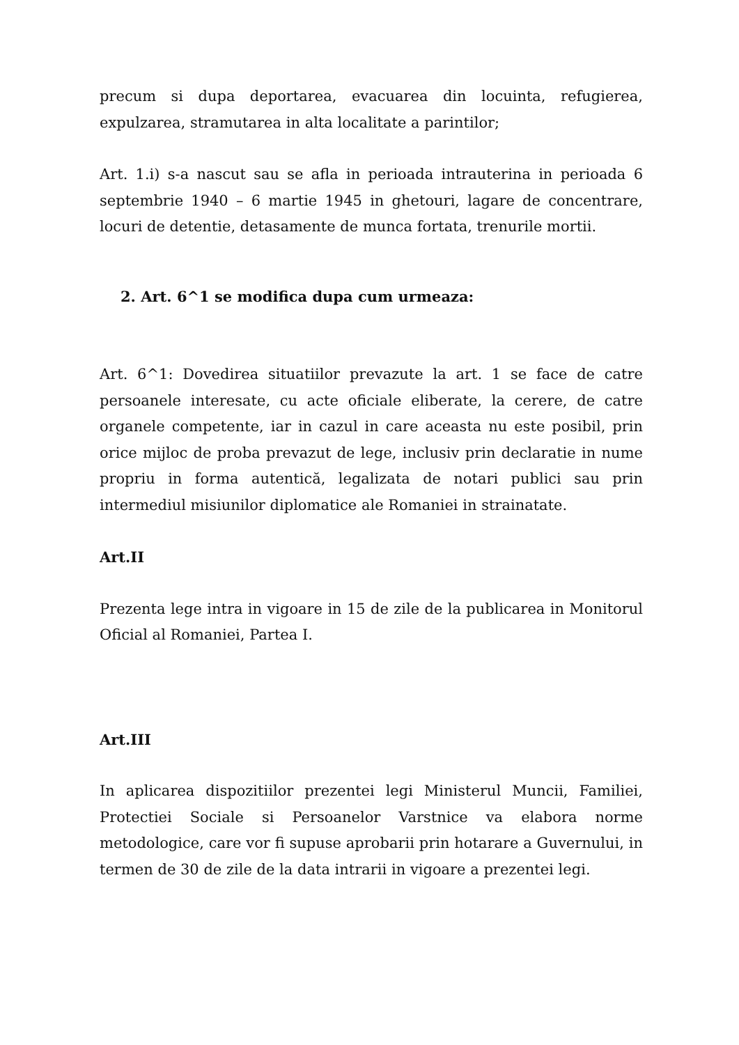precum si dupa deportarea, evacuarea din locuinta, refugierea, expulzarea, stramutarea in alta localitate a parintilor;
Art. 1.i) s-a nascut sau se afla in perioada intrauterina in perioada 6 septembrie 1940 – 6 martie 1945 in ghetouri, lagare de concentrare, locuri de detentie, detasamente de munca fortata, trenurile mortii.
2. Art. 6^1 se modifica dupa cum urmeaza:
Art. 6^1: Dovedirea situatiilor prevazute la art. 1 se face de catre persoanele interesate, cu acte oficiale eliberate, la cerere, de catre organele competente, iar in cazul in care aceasta nu este posibil, prin orice mijloc de proba prevazut de lege, inclusiv prin declaratie in nume propriu in forma autentică, legalizata de notari publici sau prin intermediul misiunilor diplomatice ale Romaniei in strainatate.
Art.II
Prezenta lege intra in vigoare in 15 de zile de la publicarea in Monitorul Oficial al Romaniei, Partea I.
Art.III
In aplicarea dispozitiilor prezentei legi Ministerul Muncii, Familiei, Protectiei Sociale si Persoanelor Varstnice va elabora norme metodologice, care vor fi supuse aprobarii prin hotarare a Guvernului, in termen de 30 de zile de la data intrarii in vigoare a prezentei legi.